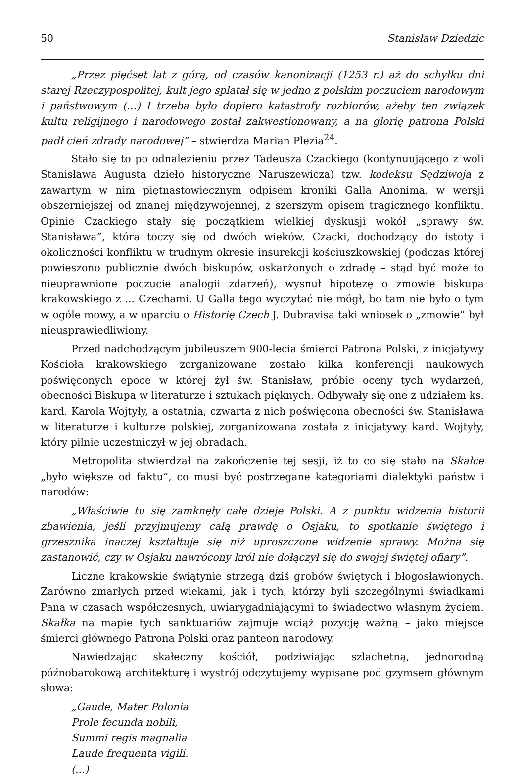50 Stanisław Dziedzic
„Przez pięćset lat z górą, od czasów kanonizacji (1253 r.) aż do schyłku dni starej Rzeczypospolitej, kult jego splatał się w jedno z polskim poczuciem narodowym i państwowym (...) I trzeba było dopiero katastrofy rozbiorów, ażeby ten związek kultu religijnego i narodowego został zakwestionowany, a na glorię patrona Polski padł cień zdrady narodowej” – stwierdza Marian Plezia<sup>24</sup>.
Stało się to po odnalezieniu przez Tadeusza Czackiego (kontynuującego z woli Stanisława Augusta dzieło historyczne Naruszewicza) tzw. kodeksu Sędziwoja z zawartym w nim piętnastowiecznym odpisem kroniki Galla Anonima, w wersji obszerniejszej od znanej międzywojennej, z szerszym opisem tragicznego konfliktu. Opinie Czackiego stały się początkiem wielkiej dyskusji wokół „sprawy św. Stanisława”, która toczy się od dwóch wieków. Czacki, dochodzący do istoty i okoliczności konfliktu w trudnym okresie insurekcji kościuszkowskiej (podczas której powieszono publicznie dwóch biskupów, oskarżonych o zdradę – stąd być może to nieuprawnione poczucie analogii zdarzeń), wysnuł hipotezę o zmowie biskupa krakowskiego z ... Czechami. U Galla tego wyczytać nie mógł, bo tam nie było o tym w ogóle mowy, a w oparciu o Historię Czech J. Dubravisa taki wniosek o „zmowie” był nieusprawiedliwiony.
Przed nadchodzącym jubileuszem 900-lecia śmierci Patrona Polski, z inicjatywy Kościoła krakowskiego zorganizowane zostało kilka konferencji naukowych poświęconych epoce w której żył św. Stanisław, próbie oceny tych wydarzeń, obecności Biskupa w literaturze i sztukach pięknych. Odbywały się one z udziałem ks. kard. Karola Wojtyły, a ostatnia, czwarta z nich poświęcona obecności św. Stanisława w literaturze i kulturze polskiej, zorganizowana została z inicjatywy kard. Wojtyły, który pilnie uczestniczył w jej obradach.
Metropolita stwierdzał na zakończenie tej sesji, iż to co się stało na Skałce „było większe od faktu”, co musi być postrzegane kategoriami dialektyki państw i narodów:
„Właściwie tu się zamknęły całe dzieje Polski. A z punktu widzenia historii zbawienia, jeśli przyjmujemy całą prawdę o Osjaku, to spotkanie świętego i grzesznika inaczej kształtuje się niż uproszczone widzenie sprawy. Można się zastanowić, czy w Osjaku nawrócony król nie dołączył się do swojej świętej ofiary”.
Liczne krakowskie świątynie strzegą dziś grobów świętych i błogosławionych. Zarówno zmarłych przed wiekami, jak i tych, którzy byli szczególnymi świadkami Pana w czasach współczesnych, uwiarygadniającymi to świadectwo własnym życiem. Skałka na mapie tych sanktuariów zajmuje wciąż pozycję ważną – jako miejsce śmierci głównego Patrona Polski oraz panteon narodowy.
Nawiedzając skałeczny kościół, podziwiając szlachetną, jednorodną późnobarokową architekturę i wystrój odczytujemy wypisane pod gzymsem głównym słowa:
„Gaude, Mater Polonia
Prole fecunda nobili,
Summi regis magnalia
Laude frequenta vigili.
(...)